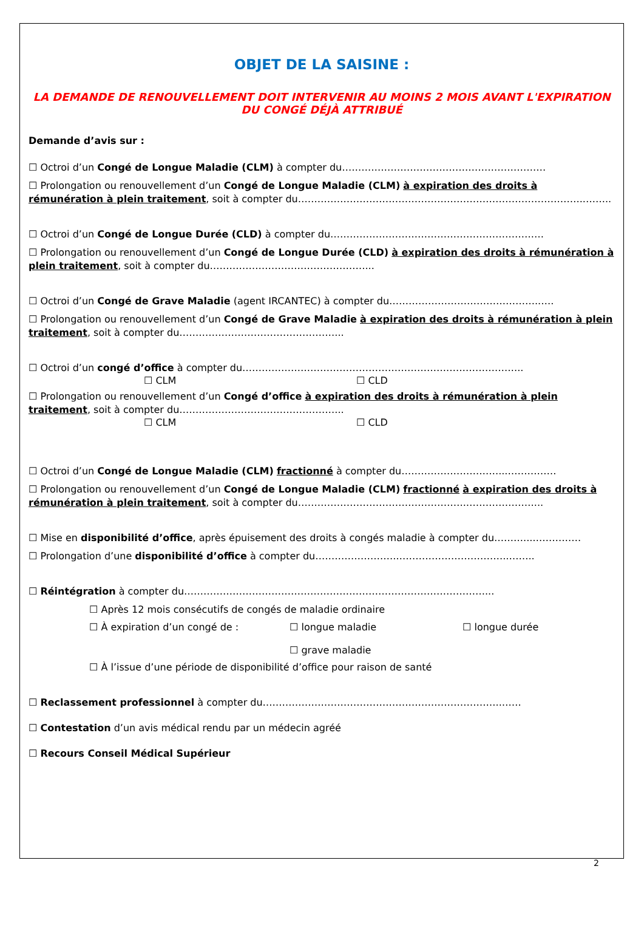OBJET DE LA SAISINE :
LA DEMANDE DE RENOUVELLEMENT DOIT INTERVENIR AU MOINS 2 MOIS AVANT L'EXPIRATION DU CONGÉ DÉJÀ ATTRIBUÉ
Demande d’avis sur :
☐ Octroi d’un Congé de Longue Maladie (CLM) à compter du………………………………………………………
☐ Prolongation ou renouvellement d’un Congé de Longue Maladie (CLM) à expiration des droits à rémunération à plein traitement, soit à compter du……………………………………………………………………………..……..
☐ Octroi d’un Congé de Longue Durée (CLD) à compter du…………………………………………………………
☐ Prolongation ou renouvellement d’un Congé de Longue Durée (CLD) à expiration des droits à rémunération à plein traitement, soit à compter du…………………………………………...
☐ Octroi d’un Congé de Grave Maladie (agent IRCANTEC) à compter du………………………………………..….
☐ Prolongation ou renouvellement d’un Congé de Grave Maladie à expiration des droits à rémunération à plein traitement, soit à compter du…………………………………………...
☐ Octroi d’un congé d’office à compter du……………………………………………………….…………………..
☐ CLM ☐ CLD
☐ Prolongation ou renouvellement d’un Congé d’office à expiration des droits à rémunération à plein traitement, soit à compter du…………………………………………...
☐ CLM ☐ CLD
☐ Octroi d’un Congé de Longue Maladie (CLM) fractionné à compter du…………………………...……………
☐ Prolongation ou renouvellement d’un Congé de Longue Maladie (CLM) fractionné à expiration des droits à rémunération à plein traitement, soit à compter du…………………………………………….…………………...
☐ Mise en disponibilité d’office, après épuisement des droits à congés maladie à compter du………...……………
☐ Prolongation d’une disponibilité d’office à compter du…………………….……………………………..……..
☐ Réintégration à compter du…………………………………………………………………………………...
☐ Après 12 mois consécutifs de congés de maladie ordinaire
☐ À expiration d’un congé de : ☐ longue maladie
☐ grave maladie ☐ longue durée
☐ À l’issue d’une période de disponibilité d’office pour raison de santé
☐ Reclassement professionnel à compter du………………………………………………………………..……
☐ Contestation d’un avis médical rendu par un médecin agréé
☐ Recours Conseil Médical Supérieur
2